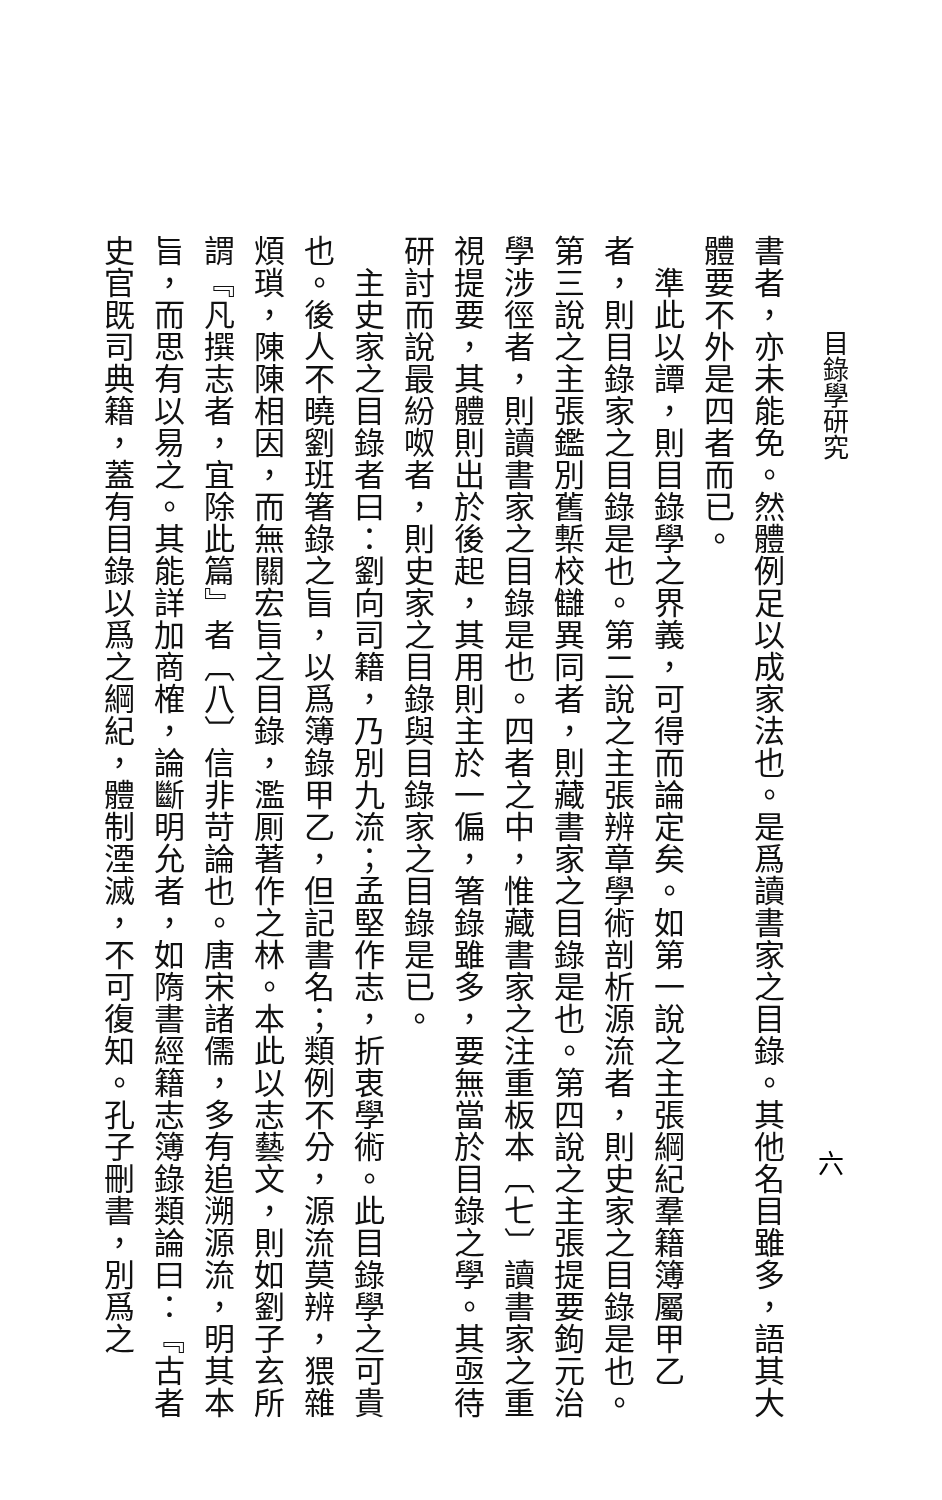目錄學研究
六
書者，亦未能免。然體例足以成家法也。是爲讀書家之目錄。其他名目雖多，語其大體要不外是四者而已。
　準此以譚，則目錄學之界義，可得而論定矣。如第一說之主張綱紀羣籍簿屬甲乙者，則目錄家之目錄是也。第二說之主張辨章學術剖析源流者，則史家之目錄是也。第三說之主張鑑別舊槧校讎異同者，則藏書家之目錄是也。第四說之主張提要鉤元治學涉徑者，則讀書家之目錄是也。四者之中，惟藏書家之注重板本〔七〕讀書家之重視提要，其體則出於後起，其用則主於一偏，箸錄雖多，要無當於目錄之學。其亟待研討而說最紛呶者，則史家之目錄與目錄家之目錄是已。
　主史家之目錄者曰：劉向司籍，乃別九流；孟堅作志，折衷學術。此目錄學之可貴也。後人不曉劉班箸錄之旨，以爲簿錄甲乙，但記書名；類例不分，源流莫辨，猥雜煩瑣，陳陳相因，而無關宏旨之目錄，濫厠著作之林。本此以志藝文，則如劉子玄所謂『凡撰志者，宜除此篇』者〔八〕信非苛論也。唐宋諸儒，多有追溯源流，明其本旨，而思有以易之。其能詳加商榷，論斷明允者，如隋書經籍志簿錄類論曰：『古者史官既司典籍，蓋有目錄以爲之綱紀，體制湮滅，不可復知。孔子刪書，別爲之